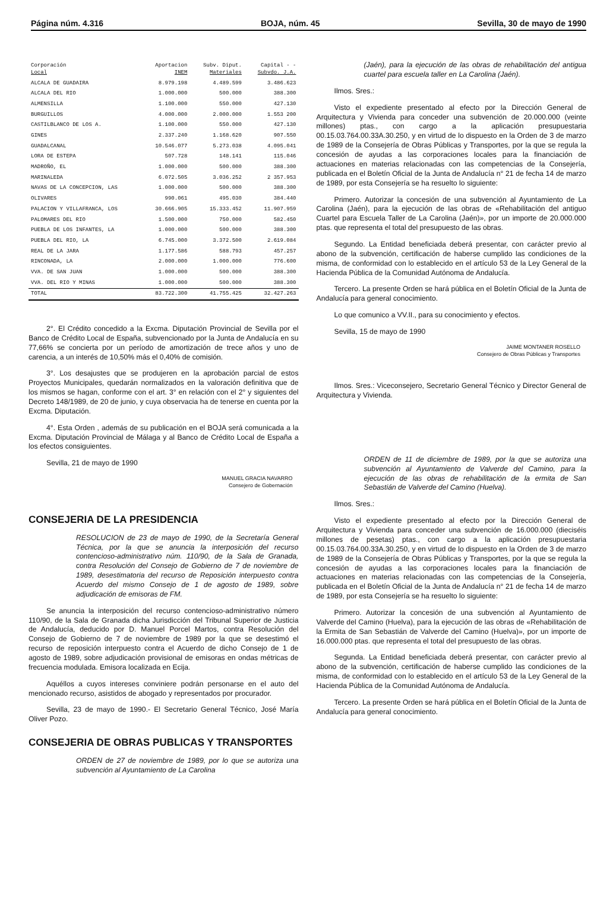Página núm. 4.316 BOJA, núm. 45 Sevilla, 30 de mayo de 1990
| Corporación Local | Aportacion INEM | Subv. Diput. Materiales | Capital - - Subvdo. J.A. |
| --- | --- | --- | --- |
| ALCALA DE GUADAIRA | 8.979.198 | 4.489.599 | 3.486.623 |
| ALCALA DEL RIO | 1.000.000 | 500.000 | 388.300 |
| ALMENSILLA | 1.100.000 | 550.000 | 427.130 |
| BURGUILLOS | 4.000.000 | 2.000.000 | 1.553 200 |
| CASTILBLANCO DE LOS A. | 1.100.000 | 550.000 | 427.130 |
| GINES | 2.337.240 | 1.168.620 | 907.550 |
| GUADALCANAL | 10.546.077 | 5.273.038 | 4.095.041 |
| LORA DE ESTEPA | 507.728 | 148.141 | 115.046 |
| MADROÑO, EL | 1.000.000 | 500.000 | 388.300 |
| MARINALEDA | 6.072.505 | 3.036.252 | 2 357.953 |
| NAVAS DE LA CONCEPCION, LAS | 1.000.000 | 500.000 | 388.300 |
| OLIVARES | 990.061 | 495.030 | 384.440 |
| PALACION Y VILLAFRANCA, LOS | 30.666.905 | 15.333.452 | 11.907.959 |
| PALOMARES DEL RIO | 1.500.000 | 750.000 | 582.450 |
| PUEBLA DE LOS INFANTES, LA | 1.000.000 | 500.000 | 388.300 |
| PUEBLA DEL RIO, LA | 6.745.000 | 3.372.500 | 2.619.084 |
| REAL DE LA JARA | 1.177.586 | 588.793 | 457.257 |
| RINCONADA, LA | 2.000.000 | 1.000.000 | 776.600 |
| VVA. DE SAN JUAN | 1.000.000 | 500.000 | 388.300 |
| VVA. DEL RIO Y MINAS | 1.000.000 | 500.000 | 388.300 |
| TOTAL | 83.722.300 | 41.755.425 | 32.427.263 |
2°. El Crédito concedido a la Excma. Diputación Provincial de Sevilla por el Banco de Crédito Local de España, subvencionado por la Junta de Andalucía en su 77,66% se concierta por un período de amortización de trece años y uno de carencia, a un interés de 10,50% más el 0,40% de comisión.
3°. Los desajustes que se produjeren en la aprobación parcial de estos Proyectos Municipales, quedarán normalizados en la valoración definitiva que de los mismos se hagan, conforme con el art. 3° en relación con el 2° y siguientes del Decreto 148/1989, de 20 de junio, y cuya observacia ha de tenerse en cuenta por la Excma. Diputación.
4°. Esta Orden , además de su publicación en el BOJA será comunicada a la Excma. Diputación Provincial de Málaga y al Banco de Crédito Local de España a los efectos consiguientes.
Sevilla, 21 de mayo de 1990
MANUEL GRACIA NAVARRO
Consejero de Gobernación
CONSEJERIA DE LA PRESIDENCIA
RESOLUCION de 23 de mayo de 1990, de la Secretaría General Técnica, por la que se anuncia la interposición del recurso contencioso-administrativo núm. 110/90, de la Sala de Granada, contra Resolución del Consejo de Gobierno de 7 de noviembre de 1989, desestimatoria del recurso de Reposición interpuesto contra Acuerdo del mismo Consejo de 1 de agosto de 1989, sobre adjudicación de emisoras de FM.
Se anuncia la interposición del recurso contencioso-administrativo número 110/90, de la Sala de Granada dicha Jurisdicción del Tribunal Superior de Justicia de Andalucía, deducido por D. Manuel Porcel Martos, contra Resolución del Consejo de Gobierno de 7 de noviembre de 1989 por la que se desestimó el recurso de reposición interpuesto contra el Acuerdo de dicho Consejo de 1 de agosto de 1989, sobre adjudicación provisional de emisoras en ondas métricas de frecuencia modulada. Emisora localizada en Ecija.
Aquéllos a cuyos intereses conviniere podrán personarse en el auto del mencionado recurso, asistidos de abogado y representados por procurador.
Sevilla, 23 de mayo de 1990.- El Secretario General Técnico, José María Oliver Pozo.
CONSEJERIA DE OBRAS PUBLICAS Y TRANSPORTES
ORDEN de 27 de noviembre de 1989, por lo que se autoriza una subvención al Ayuntamiento de La Carolina
(Jaén), para la ejecución de las obras de rehabilitación del antigua cuartel para escuela taller en La Carolina (Jaén).
Ilmos. Sres.:
Visto el expediente presentado al efecto por la Dirección General de Arquitectura y Vivienda para conceder una subvención de 20.000.000 (veinte millones) ptas., con cargo a la aplicación presupuestaria 00.15.03.764.00.33A.30.250, y en virtud de lo dispuesto en la Orden de 3 de marzo de 1989 de la Consejería de Obras Públicas y Transportes, por la que se regula la concesión de ayudas a las corporaciones locales para la financiación de actuaciones en materias relacionadas con las competencias de la Consejería, publicada en el Boletín Oficial de la Junta de Andalucía n° 21 de fecha 14 de marzo de 1989, por esta Consejería se ha resuelto lo siguiente:
Primero. Autorizar la concesión de una subvención al Ayuntamiento de La Carolina (Jaén), para la ejecución de las obras de «Rehabilitación del antiguo Cuartel para Escuela Taller de La Carolina (Jaén)», por un importe de 20.000.000 ptas. que representa el total del presupuesto de las obras.
Segundo. La Entidad beneficiada deberá presentar, con carácter previo al abono de la subvención, certificación de haberse cumplido las condiciones de la misma, de conformidad con lo establecido en el artículo 53 de la Ley General de la Hacienda Pública de la Comunidad Autónoma de Andalucía.
Tercero. La presente Orden se hará pública en el Boletín Oficial de la Junta de Andalucía para general conocimiento.
Lo que comunico a VV.II., para su conocimiento y efectos.
Sevilla, 15 de mayo de 1990
JAIME MONTANER ROSELLO
Consejero de Obras Públicas y Transportes
Ilmos. Sres.: Viceconsejero, Secretario General Técnico y Director General de Arquitectura y Vivienda.
ORDEN de 11 de diciembre de 1989, por la que se autoriza una subvención al Ayuntamiento de Valverde del Camino, para la ejecución de las obras de rehabilitación de la ermita de San Sebastián de Valverde del Camino (Huelva).
Ilmos. Sres.:
Visto el expediente presentado al efecto por la Dirección General de Arquitectura y Vivienda para conceder una subvención de 16.000.000 (dieciséis millones de pesetas) ptas., con cargo a la aplicación presupuestaria 00.15.03.764.00.33A.30.250, y en virtud de lo dispuesto en la Orden de 3 de marzo de 1989 de la Consejería de Obras Públicas y Transportes, por la que se regula la concesión de ayudas a las corporaciones locales para la financiación de actuaciones en materias relacionadas con las competencias de la Consejería, publicada en el Boletín Oficial de la Junta de Andalucía n° 21 de fecha 14 de marzo de 1989, por esta Consejería se ha resuelto lo siguiente:
Primero. Autorizar la concesión de una subvención al Ayuntamiento de Valverde del Camino (Huelva), para la ejecución de las obras de «Rehabilitación de la Ermita de San Sebastián de Valverde del Camino (Huelva)», por un importe de 16.000.000 ptas. que representa el total del presupuesto de las obras.
Segunda. La Entidad beneficiada deberá presentar, con carácter previo al abono de la subvención, certificación de haberse cumplido las condiciones de la misma, de conformidad con lo establecido en el artículo 53 de la Ley General de la Hacienda Pública de la Comunidad Autónoma de Andalucía.
Tercero. La presente Orden se hará pública en el Boletín Oficial de la Junta de Andalucía para general conocimiento.